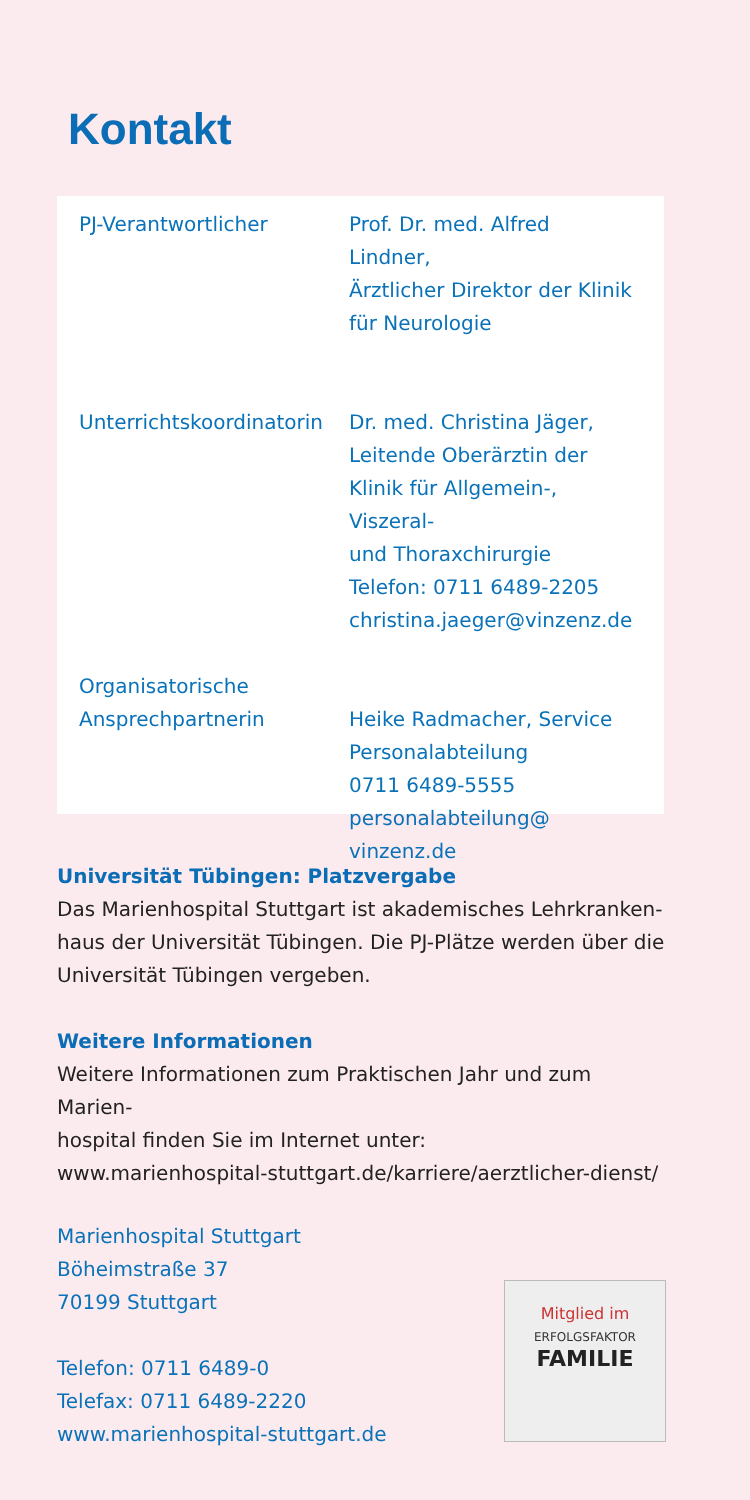Kontakt
| PJ-Verantwortlicher | Prof. Dr. med. Alfred Lindner, Ärztlicher Direktor der Klinik für Neurologie |
| Unterrichtskoordinatorin | Dr. med. Christina Jäger, Leitende Oberärztin der Klinik für Allgemein-, Viszeral- und Thoraxchirurgie Telefon: 0711 6489-2205 christina.jaeger@vinzenz.de |
| Organisatorische Ansprechpartnerin | Heike Radmacher, Service Personalabteilung 0711 6489-5555 personalabteilung@ vinzenz.de |
Universität Tübingen: Platzvergabe
Das Marienhospital Stuttgart ist akademisches Lehrkranken-
haus der Universität Tübingen. Die PJ-Plätze werden über die
Universität Tübingen vergeben.
Weitere Informationen
Weitere Informationen zum Praktischen Jahr und zum Marien-
hospital finden Sie im Internet unter:
www.marienhospital-stuttgart.de/karriere/aerztlicher-dienst/
Marienhospital Stuttgart
Böheimstraße 37
70199 Stuttgart
Telefon: 0711 6489-0
Telefax: 0711 6489-2220
www.marienhospital-stuttgart.de
Mitglied im
ERFOLGSFAKTOR
FAMILIE